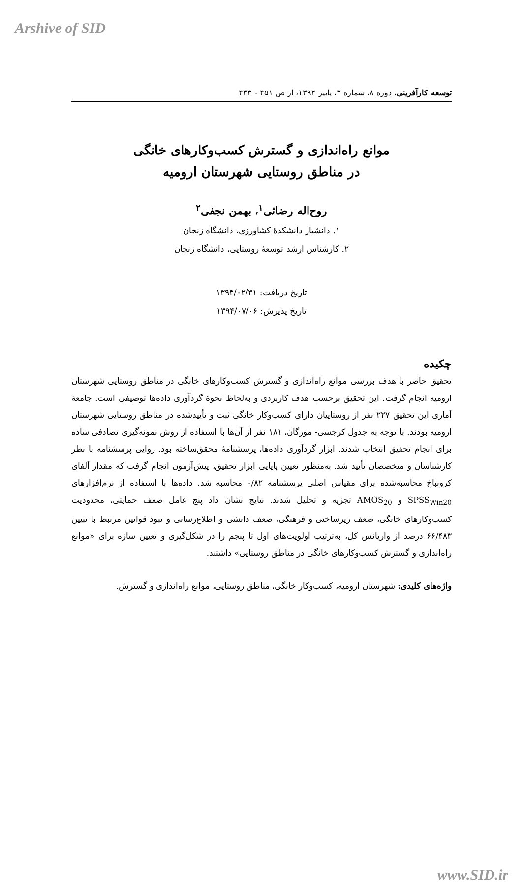Arshive of SID
توسعه کارآفرینی، دوره ۸، شماره ۳، پاییز ۱۳۹۴، از ص ۴۵۱ - ۴۳۳
موانع راه‌اندازی و گسترش کسب‌وکارهای خانگی
در مناطق روستایی شهرستان ارومیه
روح‌اله رضائی<sup>۱</sup>، بهمن نجفی<sup>۲</sup>
۱. دانشیار دانشکدهٔ کشاورزی، دانشگاه زنجان
۲. کارشناس ارشد توسعهٔ روستایی، دانشگاه زنجان
تاریخ دریافت: ۱۳۹۴/۰۲/۳۱
تاریخ پذیرش: ۱۳۹۴/۰۷/۰۶
چکیده
تحقیق حاضر با هدف بررسی موانع راه‌اندازی و گسترش کسب‌وکارهای خانگی در مناطق روستایی شهرستان ارومیه انجام گرفت. این تحقیق برحسب هدف کاربردی و به‌لحاظ نحوهٔ گردآوری داده‌ها توصیفی است. جامعهٔ آماری این تحقیق ۲۲۷ نفر از روستاییان دارای کسب‌وکار خانگی ثبت و تأییدشده در مناطق روستایی شهرستان ارومیه بودند. با توجه به جدول کرجسی- مورگان، ۱۸۱ نفر از آن‌ها با استفاده از روش نمونه‌گیری تصادفی ساده برای انجام تحقیق انتخاب شدند. ابزار گردآوری داده‌ها، پرسشنامهٔ محقق‌ساخته بود. روایی پرسشنامه با نظر کارشناسان و متخصصان تأیید شد. به‌منظور تعیین پایایی ابزار تحقیق، پیش‌آزمون انجام گرفت که مقدار آلفای کرونباخ محاسبه‌شده برای مقیاس اصلی پرسشنامه ۰/۸۲ محاسبه شد. داده‌ها با استفاده از نرم‌افزارهای SPSS<sub>Win20</sub> و AMOS<sub>20</sub> تجزیه و تحلیل شدند. نتایج نشان داد پنج عامل ضعف حمایتی، محدودیت کسب‌وکارهای خانگی، ضعف زیرساختی و فرهنگی، ضعف دانشی و اطلاع‌رسانی و نبود قوانین مرتبط با تبیین ۶۶/۴۸۳ درصد از واریانس کل، به‌ترتیب اولویت‌های اول تا پنجم را در شکل‌گیری و تعیین سازه برای «موانع راه‌اندازی و گسترش کسب‌وکارهای خانگی در مناطق روستایی» داشتند.
واژه‌های کلیدی: شهرستان ارومیه، کسب‌وکار خانگی، مناطق روستایی، موانع راه‌اندازی و گسترش.
www.SID.ir